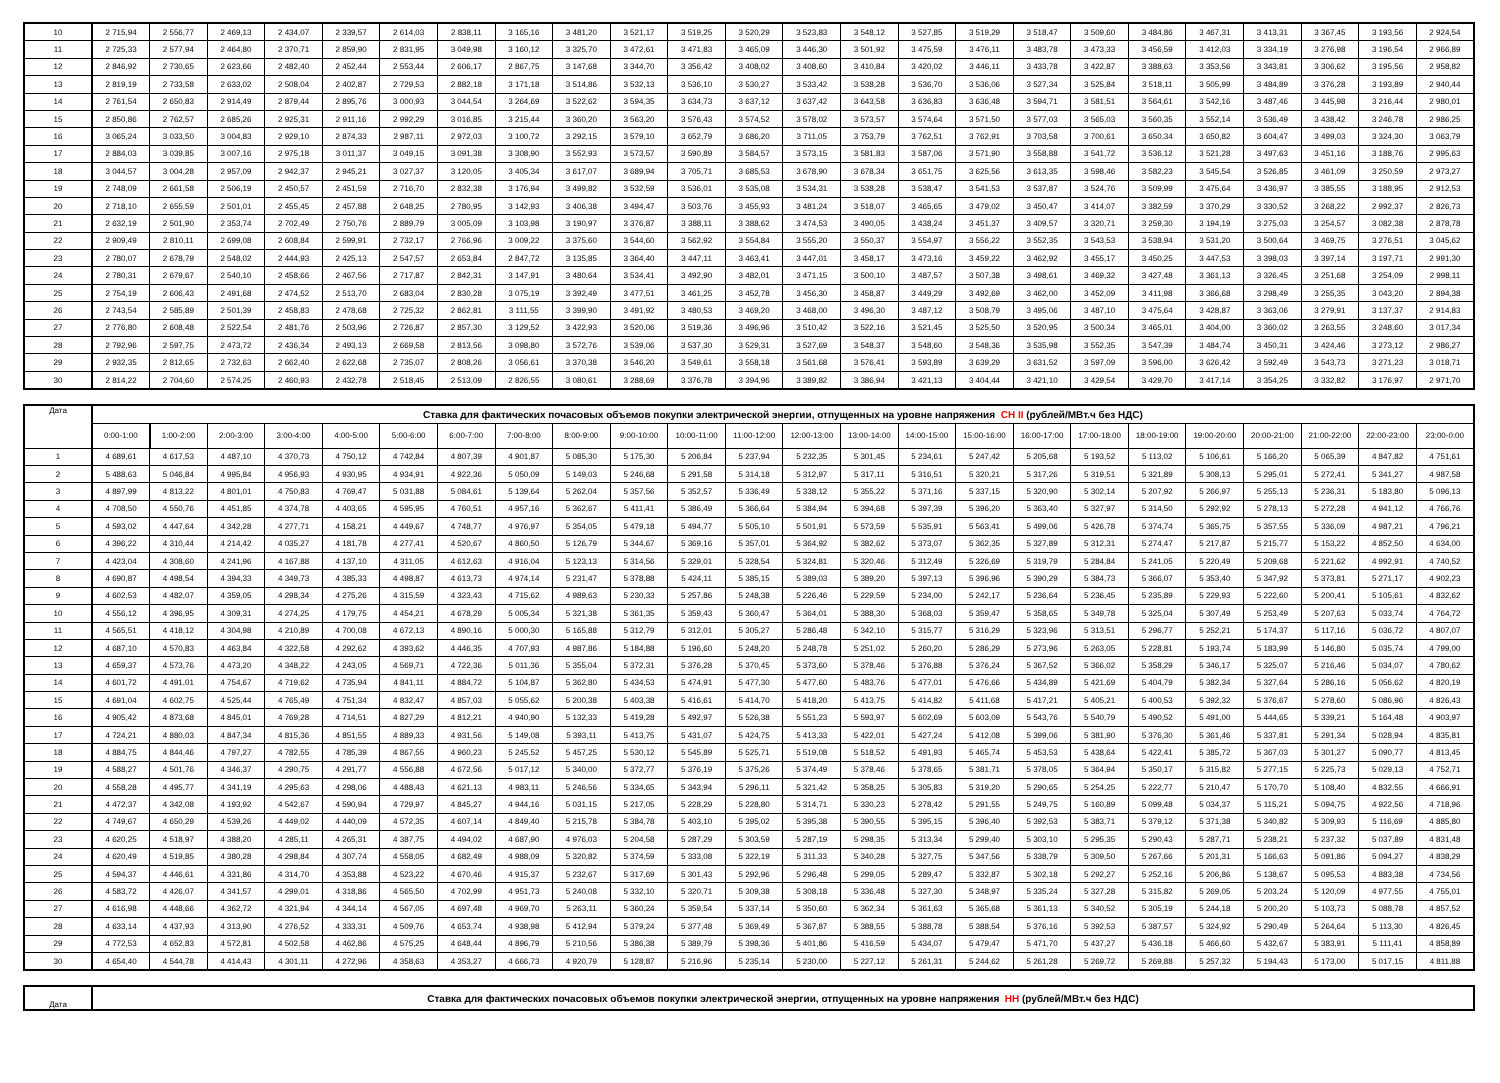| 10 | 2 715,94 | 2 556,77 | 2 469,13 | 2 434,07 | 2 339,57 | 2 614,03 | 2 838,11 | 3 165,16 | 3 481,20 | 3 521,17 | 3 519,25 | 3 520,29 | 3 523,83 | 3 548,12 | 3 527,85 | 3 519,29 | 3 518,47 | 3 509,60 | 3 484,86 | 3 467,31 | 3 413,31 | 3 367,45 | 3 193,56 | 2 924,54 |
| 11 | 2 725,33 | 2 577,94 | 2 464,80 | 2 370,71 | 2 859,90 | 2 831,95 | 3 049,98 | 3 160,12 | 3 325,70 | 3 472,61 | 3 471,83 | 3 465,09 | 3 446,30 | 3 501,92 | 3 475,59 | 3 476,11 | 3 483,78 | 3 473,33 | 3 456,59 | 3 412,03 | 3 334,19 | 3 276,98 | 3 196,54 | 2 966,89 |
| 12 | 2 846,92 | 2 730,65 | 2 623,66 | 2 482,40 | 2 452,44 | 2 553,44 | 2 606,17 | 2 867,75 | 3 147,68 | 3 344,70 | 3 356,42 | 3 408,02 | 3 408,60 | 3 410,84 | 3 420,02 | 3 446,11 | 3 433,78 | 3 422,87 | 3 388,63 | 3 353,56 | 3 343,81 | 3 306,62 | 3 195,56 | 2 958,82 |
| 13 | 2 819,19 | 2 733,58 | 2 633,02 | 2 508,04 | 2 402,87 | 2 729,53 | 2 882,18 | 3 171,18 | 3 514,86 | 3 532,13 | 3 536,10 | 3 530,27 | 3 533,42 | 3 538,28 | 3 536,70 | 3 536,06 | 3 527,34 | 3 525,84 | 3 518,11 | 3 505,99 | 3 484,89 | 3 376,28 | 3 193,89 | 2 940,44 |
| 14 | 2 761,54 | 2 650,83 | 2 914,49 | 2 879,44 | 2 895,76 | 3 000,93 | 3 044,54 | 3 264,69 | 3 522,62 | 3 594,35 | 3 634,73 | 3 637,12 | 3 637,42 | 3 643,58 | 3 636,83 | 3 636,48 | 3 594,71 | 3 581,51 | 3 564,61 | 3 542,16 | 3 487,46 | 3 445,98 | 3 216,44 | 2 980,01 |
| 15 | 2 850,86 | 2 762,57 | 2 685,26 | 2 925,31 | 2 911,16 | 2 992,29 | 3 016,85 | 3 215,44 | 3 360,20 | 3 563,20 | 3 576,43 | 3 574,52 | 3 578,02 | 3 573,57 | 3 574,64 | 3 571,50 | 3 577,03 | 3 565,03 | 3 560,35 | 3 552,14 | 3 536,49 | 3 438,42 | 3 246,78 | 2 986,25 |
| 16 | 3 065,24 | 3 033,50 | 3 004,83 | 2 929,10 | 2 874,33 | 2 987,11 | 2 972,03 | 3 100,72 | 3 292,15 | 3 579,10 | 3 652,79 | 3 686,20 | 3 711,05 | 3 753,79 | 3 762,51 | 3 762,91 | 3 703,58 | 3 700,61 | 3 650,34 | 3 650,82 | 3 604,47 | 3 499,03 | 3 324,30 | 3 063,79 |
| 17 | 2 884,03 | 3 039,85 | 3 007,16 | 2 975,18 | 3 011,37 | 3 049,15 | 3 091,38 | 3 308,90 | 3 552,93 | 3 573,57 | 3 590,89 | 3 584,57 | 3 573,15 | 3 581,83 | 3 587,06 | 3 571,90 | 3 558,88 | 3 541,72 | 3 536,12 | 3 521,28 | 3 497,63 | 3 451,16 | 3 188,76 | 2 995,63 |
| 18 | 3 044,57 | 3 004,28 | 2 957,09 | 2 942,37 | 2 945,21 | 3 027,37 | 3 120,05 | 3 405,34 | 3 617,07 | 3 689,94 | 3 705,71 | 3 685,53 | 3 678,90 | 3 678,34 | 3 651,75 | 3 625,56 | 3 613,35 | 3 598,46 | 3 582,23 | 3 545,54 | 3 526,85 | 3 461,09 | 3 250,59 | 2 973,27 |
| 19 | 2 748,09 | 2 661,58 | 2 506,19 | 2 450,57 | 2 451,59 | 2 716,70 | 2 832,38 | 3 176,94 | 3 499,82 | 3 532,59 | 3 536,01 | 3 535,08 | 3 534,31 | 3 538,28 | 3 538,47 | 3 541,53 | 3 537,87 | 3 524,76 | 3 509,99 | 3 475,64 | 3 436,97 | 3 385,55 | 3 188,95 | 2 912,53 |
| 20 | 2 718,10 | 2 655,59 | 2 501,01 | 2 455,45 | 2 457,88 | 2 648,25 | 2 780,95 | 3 142,93 | 3 406,38 | 3 494,47 | 3 503,76 | 3 455,93 | 3 481,24 | 3 518,07 | 3 465,65 | 3 479,02 | 3 450,47 | 3 414,07 | 3 382,59 | 3 370,29 | 3 330,52 | 3 268,22 | 2 992,37 | 2 826,73 |
| 21 | 2 632,19 | 2 501,90 | 2 353,74 | 2 702,49 | 2 750,76 | 2 889,79 | 3 005,09 | 3 103,98 | 3 190,97 | 3 376,87 | 3 388,11 | 3 388,62 | 3 474,53 | 3 490,05 | 3 438,24 | 3 451,37 | 3 409,57 | 3 320,71 | 3 259,30 | 3 194,19 | 3 275,03 | 3 254,57 | 3 082,38 | 2 878,78 |
| 22 | 2 909,49 | 2 810,11 | 2 699,08 | 2 608,84 | 2 599,91 | 2 732,17 | 2 766,96 | 3 009,22 | 3 375,60 | 3 544,60 | 3 562,92 | 3 554,84 | 3 555,20 | 3 550,37 | 3 554,97 | 3 556,22 | 3 552,35 | 3 543,53 | 3 538,94 | 3 531,20 | 3 500,64 | 3 469,75 | 3 276,51 | 3 045,62 |
| 23 | 2 780,07 | 2 678,79 | 2 548,02 | 2 444,93 | 2 425,13 | 2 547,57 | 2 653,84 | 2 847,72 | 3 135,85 | 3 364,40 | 3 447,11 | 3 463,41 | 3 447,01 | 3 458,17 | 3 473,16 | 3 459,22 | 3 462,92 | 3 455,17 | 3 450,25 | 3 447,53 | 3 398,03 | 3 397,14 | 3 197,71 | 2 991,30 |
| 24 | 2 780,31 | 2 679,67 | 2 540,10 | 2 458,66 | 2 467,56 | 2 717,87 | 2 842,31 | 3 147,91 | 3 480,64 | 3 534,41 | 3 492,90 | 3 482,01 | 3 471,15 | 3 500,10 | 3 487,57 | 3 507,38 | 3 498,61 | 3 469,32 | 3 427,48 | 3 361,13 | 3 326,45 | 3 251,68 | 3 254,09 | 2 998,11 |
| 25 | 2 754,19 | 2 606,43 | 2 491,68 | 2 474,52 | 2 513,70 | 2 683,04 | 2 830,28 | 3 075,19 | 3 392,49 | 3 477,51 | 3 461,25 | 3 452,78 | 3 456,30 | 3 458,87 | 3 449,29 | 3 492,69 | 3 462,00 | 3 452,09 | 3 411,98 | 3 366,68 | 3 298,49 | 3 255,35 | 3 043,20 | 2 894,38 |
| 26 | 2 743,54 | 2 585,89 | 2 501,39 | 2 458,83 | 2 478,68 | 2 725,32 | 2 862,81 | 3 111,55 | 3 399,90 | 3 491,92 | 3 480,53 | 3 469,20 | 3 468,00 | 3 496,30 | 3 487,12 | 3 508,79 | 3 495,06 | 3 487,10 | 3 475,64 | 3 428,87 | 3 363,06 | 3 279,91 | 3 137,37 | 2 914,83 |
| 27 | 2 776,80 | 2 608,48 | 2 522,54 | 2 481,76 | 2 503,96 | 2 726,87 | 2 857,30 | 3 129,52 | 3 422,93 | 3 520,06 | 3 519,36 | 3 496,96 | 3 510,42 | 3 522,16 | 3 521,45 | 3 525,50 | 3 520,95 | 3 500,34 | 3 465,01 | 3 404,00 | 3 360,02 | 3 263,55 | 3 248,60 | 3 017,34 |
| 28 | 2 792,96 | 2 597,75 | 2 473,72 | 2 436,34 | 2 493,13 | 2 669,58 | 2 813,56 | 3 098,80 | 3 572,76 | 3 539,06 | 3 537,30 | 3 529,31 | 3 527,69 | 3 548,37 | 3 548,60 | 3 548,36 | 3 535,98 | 3 552,35 | 3 547,39 | 3 484,74 | 3 450,31 | 3 424,46 | 3 273,12 | 2 986,27 |
| 29 | 2 932,35 | 2 812,65 | 2 732,63 | 2 662,40 | 2 622,68 | 2 735,07 | 2 808,26 | 3 056,61 | 3 370,38 | 3 546,20 | 3 549,61 | 3 558,18 | 3 561,68 | 3 576,41 | 3 593,89 | 3 639,29 | 3 631,52 | 3 597,09 | 3 596,00 | 3 626,42 | 3 592,49 | 3 543,73 | 3 271,23 | 3 018,71 |
| 30 | 2 814,22 | 2 704,60 | 2 574,25 | 2 460,93 | 2 432,78 | 2 518,45 | 2 513,09 | 2 826,55 | 3 080,61 | 3 288,69 | 3 376,78 | 3 394,96 | 3 389,82 | 3 386,94 | 3 421,13 | 3 404,44 | 3 421,10 | 3 429,54 | 3 429,70 | 3 417,14 | 3 354,25 | 3 332,82 | 3 176,97 | 2 971,70 |
| Дата | Ставка для фактических почасовых объемов покупки электрической энергии, отпущенных на уровне напряжения СН II (рублей/МВт.ч без НДС) | | | | | | | | | | | | | | | | | | | | | | | |
| --- | --- | --- | --- | --- | --- | --- | --- | --- | --- | --- | --- | --- | --- | --- | --- | --- | --- | --- | --- | --- | --- | --- | --- | --- |
| | 0:00-1:00 | 1:00-2:00 | 2:00-3:00 | 3:00-4:00 | 4:00-5:00 | 5:00-6:00 | 6:00-7:00 | 7:00-8:00 | 8:00-9:00 | 9:00-10:00 | 10:00-11:00 | 11:00-12:00 | 12:00-13:00 | 13:00-14:00 | 14:00-15:00 | 15:00-16:00 | 16:00-17:00 | 17:00-18:00 | 18:00-19:00 | 19:00-20:00 | 20:00-21:00 | 21:00-22:00 | 22:00-23:00 | 23:00-0:00 |
| 1 | 4 689,61 | 4 617,53 | 4 487,10 | 4 370,73 | 4 750,12 | 4 742,84 | 4 807,39 | 4 901,87 | 5 085,30 | 5 175,30 | 5 206,84 | 5 237,94 | 5 232,35 | 5 301,45 | 5 234,61 | 5 247,42 | 5 205,68 | 5 193,52 | 5 113,02 | 5 106,61 | 5 166,20 | 5 065,39 | 4 847,82 | 4 751,61 |
| 2 | 5 488,63 | 5 046,84 | 4 995,84 | 4 956,93 | 4 930,95 | 4 934,91 | 4 922,36 | 5 050,09 | 5 149,03 | 5 246,68 | 5 291,58 | 5 314,18 | 5 312,97 | 5 317,11 | 5 316,51 | 5 320,21 | 5 317,26 | 5 319,51 | 5 321,89 | 5 308,13 | 5 295,01 | 5 272,41 | 5 341,27 | 4 987,58 |
| 3 | 4 897,99 | 4 813,22 | 4 801,01 | 4 750,83 | 4 769,47 | 5 031,88 | 5 084,61 | 5 139,64 | 5 262,04 | 5 357,56 | 5 352,57 | 5 336,49 | 5 338,12 | 5 355,22 | 5 371,16 | 5 337,15 | 5 320,90 | 5 302,14 | 5 207,92 | 5 266,97 | 5 255,13 | 5 236,31 | 5 183,80 | 5 096,13 |
| 4 | 4 708,50 | 4 550,76 | 4 451,85 | 4 374,78 | 4 403,65 | 4 595,95 | 4 760,51 | 4 957,16 | 5 362,67 | 5 411,41 | 5 386,49 | 5 366,64 | 5 384,94 | 5 394,68 | 5 397,39 | 5 396,20 | 5 363,40 | 5 327,97 | 5 314,50 | 5 292,92 | 5 278,13 | 5 272,28 | 4 941,12 | 4 766,76 |
| 5 | 4 593,02 | 4 447,64 | 4 342,28 | 4 277,71 | 4 158,21 | 4 449,67 | 4 748,77 | 4 976,97 | 5 354,05 | 5 479,18 | 5 494,77 | 5 505,10 | 5 501,91 | 5 573,59 | 5 535,91 | 5 563,41 | 5 499,06 | 5 426,78 | 5 374,74 | 5 365,75 | 5 357,55 | 5 336,09 | 4 987,21 | 4 796,21 |
| 6 | 4 396,22 | 4 310,44 | 4 214,42 | 4 035,27 | 4 181,78 | 4 277,41 | 4 520,67 | 4 860,50 | 5 126,79 | 5 344,67 | 5 369,16 | 5 357,01 | 5 364,92 | 5 382,62 | 5 373,07 | 5 362,35 | 5 327,89 | 5 312,31 | 5 274,47 | 5 217,87 | 5 215,77 | 5 153,22 | 4 852,50 | 4 634,00 |
| 7 | 4 423,04 | 4 308,60 | 4 241,96 | 4 167,88 | 4 137,10 | 4 311,05 | 4 612,63 | 4 916,04 | 5 123,13 | 5 314,56 | 5 329,01 | 5 328,54 | 5 324,81 | 5 320,46 | 5 312,49 | 5 326,69 | 5 319,79 | 5 284,84 | 5 241,05 | 5 220,49 | 5 209,68 | 5 221,62 | 4 992,91 | 4 740,52 |
| 8 | 4 690,87 | 4 498,54 | 4 394,33 | 4 349,73 | 4 385,33 | 4 498,87 | 4 613,73 | 4 974,14 | 5 231,47 | 5 378,88 | 5 424,11 | 5 385,15 | 5 389,03 | 5 389,20 | 5 397,13 | 5 396,96 | 5 390,29 | 5 384,73 | 5 366,07 | 5 353,40 | 5 347,92 | 5 373,81 | 5 271,17 | 4 902,23 |
| 9 | 4 602,53 | 4 482,07 | 4 359,05 | 4 298,34 | 4 275,26 | 4 315,59 | 4 323,43 | 4 715,62 | 4 989,63 | 5 230,33 | 5 257,86 | 5 248,38 | 5 226,46 | 5 229,59 | 5 234,00 | 5 242,17 | 5 236,64 | 5 236,45 | 5 235,89 | 5 229,93 | 5 222,60 | 5 200,41 | 5 105,61 | 4 832,62 |
| 10 | 4 556,12 | 4 396,95 | 4 309,31 | 4 274,25 | 4 179,75 | 4 454,21 | 4 678,29 | 5 005,34 | 5 321,38 | 5 361,35 | 5 359,43 | 5 360,47 | 5 364,01 | 5 388,30 | 5 368,03 | 5 359,47 | 5 358,65 | 5 349,78 | 5 325,04 | 5 307,49 | 5 253,49 | 5 207,63 | 5 033,74 | 4 764,72 |
| 11 | 4 565,51 | 4 418,12 | 4 304,98 | 4 210,89 | 4 700,08 | 4 672,13 | 4 890,16 | 5 000,30 | 5 165,88 | 5 312,79 | 5 312,01 | 5 305,27 | 5 286,48 | 5 342,10 | 5 315,77 | 5 316,29 | 5 323,96 | 5 313,51 | 5 296,77 | 5 252,21 | 5 174,37 | 5 117,16 | 5 036,72 | 4 807,07 |
| 12 | 4 687,10 | 4 570,83 | 4 463,84 | 4 322,58 | 4 292,62 | 4 393,62 | 4 446,35 | 4 707,93 | 4 987,86 | 5 184,88 | 5 196,60 | 5 248,20 | 5 248,78 | 5 251,02 | 5 260,20 | 5 286,29 | 5 273,96 | 5 263,05 | 5 228,81 | 5 193,74 | 5 183,99 | 5 146,80 | 5 035,74 | 4 799,00 |
| 13 | 4 659,37 | 4 573,76 | 4 473,20 | 4 348,22 | 4 243,05 | 4 569,71 | 4 722,36 | 5 011,36 | 5 355,04 | 5 372,31 | 5 376,28 | 5 370,45 | 5 373,60 | 5 378,46 | 5 376,88 | 5 376,24 | 5 367,52 | 5 366,02 | 5 358,29 | 5 346,17 | 5 325,07 | 5 216,46 | 5 034,07 | 4 780,62 |
| 14 | 4 601,72 | 4 491,01 | 4 754,67 | 4 719,62 | 4 735,94 | 4 841,11 | 4 884,72 | 5 104,87 | 5 362,80 | 5 434,53 | 5 474,91 | 5 477,30 | 5 477,60 | 5 483,76 | 5 477,01 | 5 476,66 | 5 434,89 | 5 421,69 | 5 404,79 | 5 382,34 | 5 327,64 | 5 286,16 | 5 056,62 | 4 820,19 |
| 15 | 4 691,04 | 4 602,75 | 4 525,44 | 4 765,49 | 4 751,34 | 4 832,47 | 4 857,03 | 5 055,62 | 5 200,38 | 5 403,38 | 5 416,61 | 5 414,70 | 5 418,20 | 5 413,75 | 5 414,82 | 5 411,68 | 5 417,21 | 5 405,21 | 5 400,53 | 5 392,32 | 5 376,67 | 5 278,60 | 5 086,96 | 4 826,43 |
| 16 | 4 905,42 | 4 873,68 | 4 845,01 | 4 769,28 | 4 714,51 | 4 827,29 | 4 812,21 | 4 940,90 | 5 132,33 | 5 419,28 | 5 492,97 | 5 526,38 | 5 551,23 | 5 593,97 | 5 602,69 | 5 603,09 | 5 543,76 | 5 540,79 | 5 490,52 | 5 491,00 | 5 444,65 | 5 339,21 | 5 164,48 | 4 903,97 |
| 17 | 4 724,21 | 4 880,03 | 4 847,34 | 4 815,36 | 4 851,55 | 4 889,33 | 4 931,56 | 5 149,08 | 5 393,11 | 5 413,75 | 5 431,07 | 5 424,75 | 5 413,33 | 5 422,01 | 5 427,24 | 5 412,08 | 5 399,06 | 5 381,90 | 5 376,30 | 5 361,46 | 5 337,81 | 5 291,34 | 5 028,94 | 4 835,81 |
| 18 | 4 884,75 | 4 844,46 | 4 797,27 | 4 782,55 | 4 785,39 | 4 867,55 | 4 960,23 | 5 245,52 | 5 457,25 | 5 530,12 | 5 545,89 | 5 525,71 | 5 519,08 | 5 518,52 | 5 491,93 | 5 465,74 | 5 453,53 | 5 438,64 | 5 422,41 | 5 385,72 | 5 367,03 | 5 301,27 | 5 090,77 | 4 813,45 |
| 19 | 4 588,27 | 4 501,76 | 4 346,37 | 4 290,75 | 4 291,77 | 4 556,88 | 4 672,56 | 5 017,12 | 5 340,00 | 5 372,77 | 5 376,19 | 5 375,26 | 5 374,49 | 5 378,46 | 5 378,65 | 5 381,71 | 5 378,05 | 5 364,94 | 5 350,17 | 5 315,82 | 5 277,15 | 5 225,73 | 5 029,13 | 4 752,71 |
| 20 | 4 558,28 | 4 495,77 | 4 341,19 | 4 295,63 | 4 298,06 | 4 488,43 | 4 621,13 | 4 983,11 | 5 246,56 | 5 334,65 | 5 343,94 | 5 296,11 | 5 321,42 | 5 358,25 | 5 305,83 | 5 319,20 | 5 290,65 | 5 254,25 | 5 222,77 | 5 210,47 | 5 170,70 | 5 108,40 | 4 832,55 | 4 666,91 |
| 21 | 4 472,37 | 4 342,08 | 4 193,92 | 4 542,67 | 4 590,94 | 4 729,97 | 4 845,27 | 4 944,16 | 5 031,15 | 5 217,05 | 5 228,29 | 5 228,80 | 5 314,71 | 5 330,23 | 5 278,42 | 5 291,55 | 5 249,75 | 5 160,89 | 5 099,48 | 5 034,37 | 5 115,21 | 5 094,75 | 4 922,56 | 4 718,96 |
| 22 | 4 749,67 | 4 650,29 | 4 539,26 | 4 449,02 | 4 440,09 | 4 572,35 | 4 607,14 | 4 849,40 | 5 215,78 | 5 384,78 | 5 403,10 | 5 395,02 | 5 395,38 | 5 390,55 | 5 395,15 | 5 396,40 | 5 392,53 | 5 383,71 | 5 379,12 | 5 371,38 | 5 340,82 | 5 309,93 | 5 116,69 | 4 885,80 |
| 23 | 4 620,25 | 4 518,97 | 4 388,20 | 4 285,11 | 4 265,31 | 4 387,75 | 4 494,02 | 4 687,90 | 4 976,03 | 5 204,58 | 5 287,29 | 5 303,59 | 5 287,19 | 5 298,35 | 5 313,34 | 5 299,40 | 5 303,10 | 5 295,35 | 5 290,43 | 5 287,71 | 5 238,21 | 5 237,32 | 5 037,89 | 4 831,48 |
| 24 | 4 620,49 | 4 519,85 | 4 380,28 | 4 298,84 | 4 307,74 | 4 558,05 | 4 682,49 | 4 988,09 | 5 320,82 | 5 374,59 | 5 333,08 | 5 322,19 | 5 311,33 | 5 340,28 | 5 327,75 | 5 347,56 | 5 338,79 | 5 309,50 | 5 267,66 | 5 201,31 | 5 166,63 | 5 091,86 | 5 094,27 | 4 838,29 |
| 25 | 4 594,37 | 4 446,61 | 4 331,86 | 4 314,70 | 4 353,88 | 4 523,22 | 4 670,46 | 4 915,37 | 5 232,67 | 5 317,69 | 5 301,43 | 5 292,96 | 5 296,48 | 5 299,05 | 5 289,47 | 5 332,87 | 5 302,18 | 5 292,27 | 5 252,16 | 5 206,86 | 5 138,67 | 5 095,53 | 4 883,38 | 4 734,56 |
| 26 | 4 583,72 | 4 426,07 | 4 341,57 | 4 299,01 | 4 318,86 | 4 565,50 | 4 702,99 | 4 951,73 | 5 240,08 | 5 332,10 | 5 320,71 | 5 309,38 | 5 308,18 | 5 336,48 | 5 327,30 | 5 348,97 | 5 335,24 | 5 327,28 | 5 315,82 | 5 269,05 | 5 203,24 | 5 120,09 | 4 977,55 | 4 755,01 |
| 27 | 4 616,98 | 4 448,66 | 4 362,72 | 4 321,94 | 4 344,14 | 4 567,05 | 4 697,48 | 4 969,70 | 5 263,11 | 5 360,24 | 5 359,54 | 5 337,14 | 5 350,60 | 5 362,34 | 5 361,63 | 5 365,68 | 5 361,13 | 5 340,52 | 5 305,19 | 5 244,18 | 5 200,20 | 5 103,73 | 5 088,78 | 4 857,52 |
| 28 | 4 633,14 | 4 437,93 | 4 313,90 | 4 276,52 | 4 333,31 | 4 509,76 | 4 653,74 | 4 938,98 | 5 412,94 | 5 379,24 | 5 377,48 | 5 369,49 | 5 367,87 | 5 388,55 | 5 388,78 | 5 388,54 | 5 376,16 | 5 392,53 | 5 387,57 | 5 324,92 | 5 290,49 | 5 264,64 | 5 113,30 | 4 826,45 |
| 29 | 4 772,53 | 4 652,83 | 4 572,81 | 4 502,58 | 4 462,86 | 4 575,25 | 4 648,44 | 4 896,79 | 5 210,56 | 5 386,38 | 5 389,79 | 5 398,36 | 5 401,86 | 5 416,59 | 5 434,07 | 5 479,47 | 5 471,70 | 5 437,27 | 5 436,18 | 5 466,60 | 5 432,67 | 5 383,91 | 5 111,41 | 4 858,89 |
| 30 | 4 654,40 | 4 544,78 | 4 414,43 | 4 301,11 | 4 272,96 | 4 358,63 | 4 353,27 | 4 666,73 | 4 920,79 | 5 128,87 | 5 216,96 | 5 235,14 | 5 230,00 | 5 227,12 | 5 261,31 | 5 244,62 | 5 261,28 | 5 269,72 | 5 269,88 | 5 257,32 | 5 194,43 | 5 173,00 | 5 017,15 | 4 811,88 |
| Дата | Ставка для фактических почасовых объемов покупки электрической энергии, отпущенных на уровне напряжения НН (рублей/МВт.ч без НДС) |
| --- | --- |